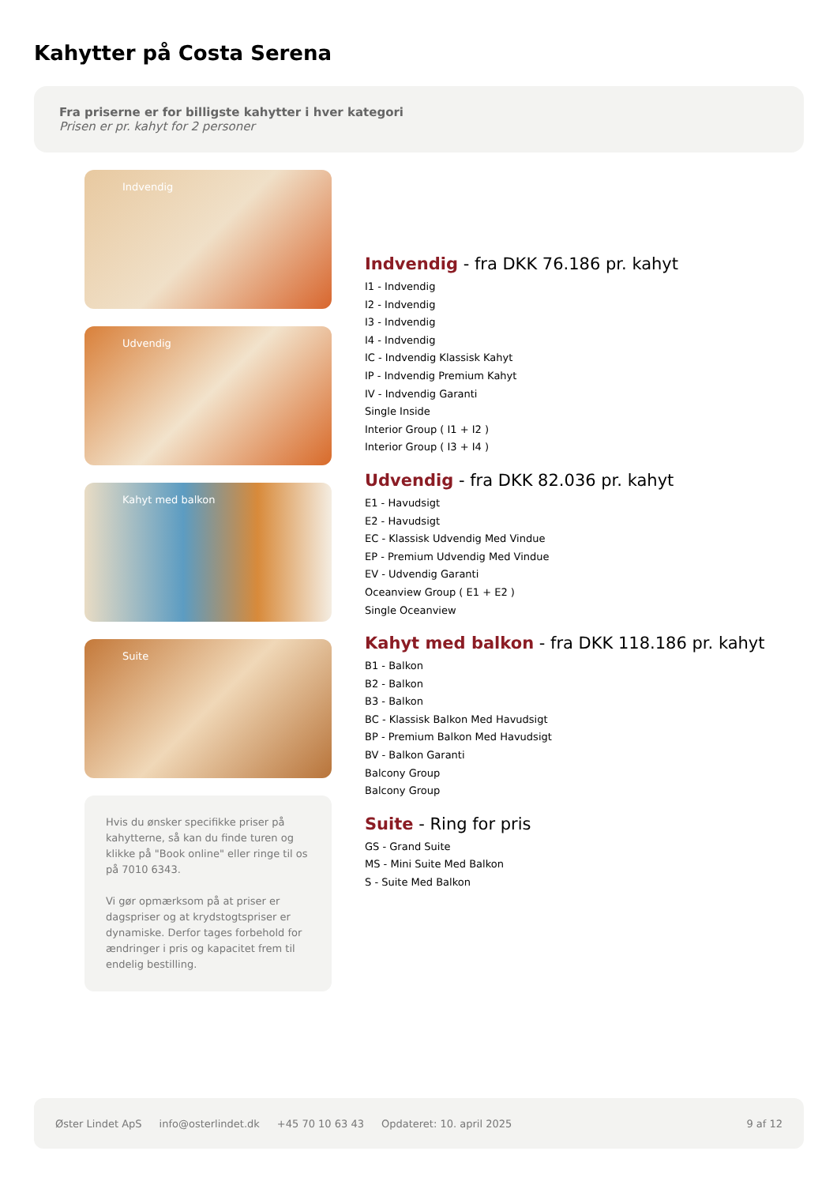Kahytter på Costa Serena
Fra priserne er for billigste kahytter i hver kategori
Prisen er pr. kahyt for 2 personer
Indvendig
Udvendig
Kahyt med balkon
Suite
Hvis du ønsker specifikke priser på kahytterne, så kan du finde turen og klikke på "Book online" eller ringe til os på 7010 6343.
Vi gør opmærksom på at priser er dagspriser og at krydstogtspriser er dynamiske. Derfor tages forbehold for ændringer i pris og kapacitet frem til endelig bestilling.
Indvendig - fra DKK 76.186 pr. kahyt
I1 - Indvendig
I2 - Indvendig
I3 - Indvendig
I4 - Indvendig
IC - Indvendig Klassisk Kahyt
IP - Indvendig Premium Kahyt
IV - Indvendig Garanti
Single Inside
Interior Group ( I1 + I2 )
Interior Group ( I3 + I4 )
Udvendig - fra DKK 82.036 pr. kahyt
E1 - Havudsigt
E2 - Havudsigt
EC - Klassisk Udvendig Med Vindue
EP - Premium Udvendig Med Vindue
EV - Udvendig Garanti
Oceanview Group ( E1 + E2 )
Single Oceanview
Kahyt med balkon - fra DKK 118.186 pr. kahyt
B1 - Balkon
B2 - Balkon
B3 - Balkon
BC - Klassisk Balkon Med Havudsigt
BP - Premium Balkon Med Havudsigt
BV - Balkon Garanti
Balcony Group
Balcony Group
Suite - Ring for pris
GS - Grand Suite
MS - Mini Suite Med Balkon
S - Suite Med Balkon
Øster Lindet ApS info@osterlindet.dk +45 70 10 63 43 Opdateret: 10. april 2025 9 af 12